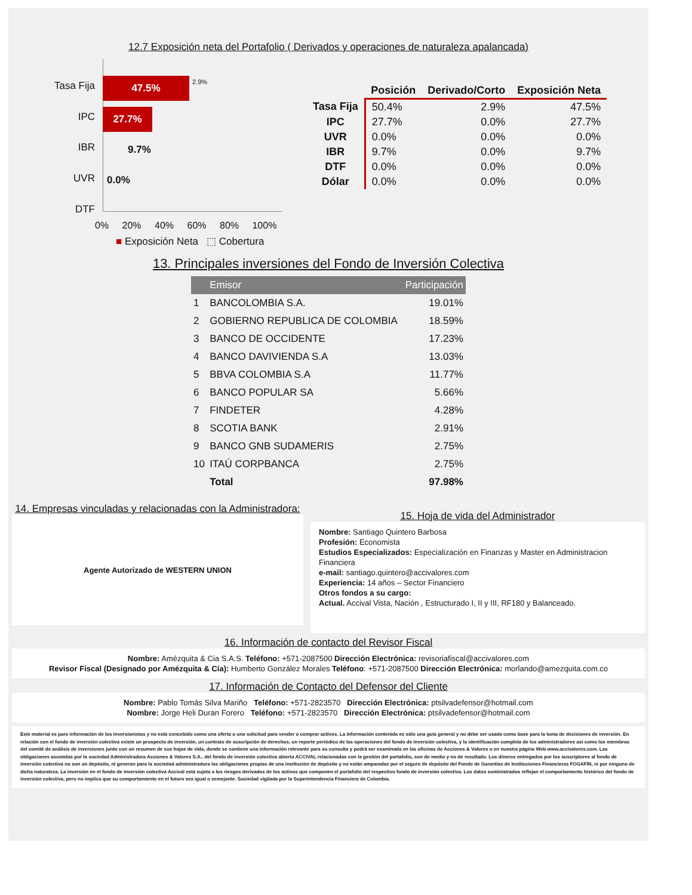12.7 Exposición neta del Portafolio ( Derivados y operaciones de naturaleza apalancada)
Tasa Fija
IPC
IBR
UVR
DTF
47.5% 2.9%
27.7%
9.7%
0.0%
0% 20% 40% 60% 80% 100%
■ Exposición Neta ⬚ Cobertura
| | Posición | Derivado/Corto | Exposición Neta |
| --- | --- | --- | --- |
| Tasa Fija | 50.4% | 2.9% | 47.5% |
| IPC | 27.7% | 0.0% | 27.7% |
| UVR | 0.0% | 0.0% | 0.0% |
| IBR | 9.7% | 0.0% | 9.7% |
| DTF | 0.0% | 0.0% | 0.0% |
| Dólar | 0.0% | 0.0% | 0.0% |
13. Principales inversiones del Fondo de Inversión Colectiva
| | Emisor | Participación |
| 1 | BANCOLOMBIA S.A. | 19.01% |
| 2 | GOBIERNO REPUBLICA DE COLOMBIA | 18.59% |
| 3 | BANCO DE OCCIDENTE | 17.23% |
| 4 | BANCO DAVIVIENDA S.A | 13.03% |
| 5 | BBVA COLOMBIA S.A | 11.77% |
| 6 | BANCO POPULAR SA | 5.66% |
| 7 | FINDETER | 4.28% |
| 8 | SCOTIA BANK | 2.91% |
| 9 | BANCO GNB SUDAMERIS | 2.75% |
| 10 | ITAÚ CORPBANCA | 2.75% |
| | Total | 97.98% |
14. Empresas vinculadas y relacionadas con la Administradora:
Agente Autorizado de WESTERN UNION
15. Hoja de vida del Administrador
Nombre: Santiago Quintero Barbosa
Profesión: Economista
Estudios Especializados: Especialización en Finanzas y Master en Administracion Financiera
e-mail: santiago.quintero@accivalores.com
Experiencia: 14 años – Sector Financiero
Otros fondos a su cargo:
Actual. Accival Vista, Nación , Estructurado I, II y III, RF180 y Balanceado.
16. Información de contacto del Revisor Fiscal
Nombre: Amézquita & Cia S.A.S. Teléfono: +571-2087500 Dirección Electrónica: revisoriafiscal@accivalores.com
Revisor Fiscal (Designado por Amézquita & Cía): Humberto González Morales Teléfono: +571-2087500 Dirección Electrónica: morlando@amezquita.com.co
17. Información de Contacto del Defensor del Cliente
Nombre: Pablo Tomás Silva Mariño Teléfono: +571-2823570 Dirección Electrónica: ptsilvadefensor@hotmail.com
Nombre: Jorge Heli Duran Forero Teléfono: +571-2823570 Dirección Electrónica: ptsilvadefensor@hotmail.com
Este material es para información de los inversionistas y no está concebido como una oferta o una solicitud para vender o comprar activos. La información contenida es sólo una guía general y no debe ser usada como base para la toma de decisiones de inversión. En relación con el fondo de inversión colectiva existe un prospecto de inversión, un contrato de suscripción de derechos, un reporte periódico de las operaciones del fondo de inversión colectiva, y la identificación completa de los administradores así como los miembros del comité de análisis de inversiones junto con un resumen de sus hojas de vida, donde se contiene una información relevante para su consulta y podrá ser examinada en las oficinas de Acciones & Valores o en nuestra página Web www.accivalores.com. Las obligaciones asumidas por la sociedad Administradora Acciones & Valores S.A., del fondo de inversión colectiva abierta ACCIVAL relacionadas con la gestión del portafolio, son de medio y no de resultado. Los dineros entregados por los suscriptores al fondo de inversión colectiva no son un depósito, ni generan para la sociedad administradora las obligaciones propias de una institución de depósito y no están amparadas por el seguro de depósito del Fondo de Garantías de Instituciones Financieras FOGAFIN, ni por ninguno de dicha naturaleza. La inversión en el fondo de inversión colectiva Accival está sujeta a los riesgos derivados de los activos que componen el portafolio del respectivo fondo de inversión colectiva. Los datos suministrados reflejan el comportamiento histórico del fondo de inversión colectiva, pero no implica que su comportamiento en el futuro sea igual o semejante. Sociedad vigilada por la Superintendencia Financiera de Colombia.